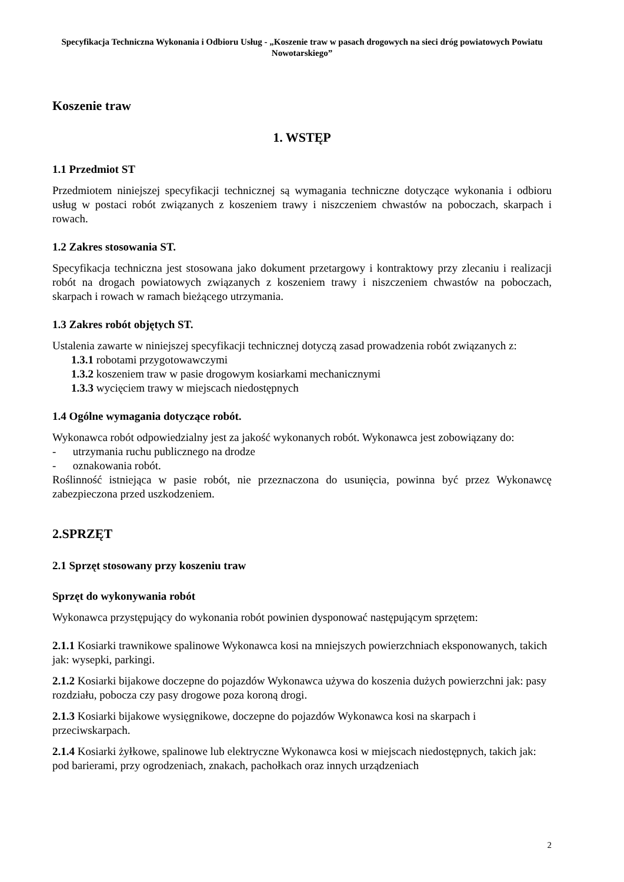Specyfikacja Techniczna Wykonania i Odbioru Usług - „Koszenie traw w pasach drogowych na sieci dróg powiatowych Powiatu Nowotarskiego”
Koszenie traw
1. WSTĘP
1.1 Przedmiot ST
Przedmiotem niniejszej specyfikacji technicznej są wymagania techniczne dotyczące wykonania i odbioru usług w postaci robót związanych z koszeniem trawy i niszczeniem chwastów na poboczach, skarpach i rowach.
1.2 Zakres stosowania ST.
Specyfikacja techniczna jest stosowana jako dokument przetargowy i kontraktowy przy zlecaniu i realizacji robót na drogach powiatowych związanych z koszeniem trawy i niszczeniem chwastów na poboczach, skarpach i rowach w ramach bieżącego utrzymania.
1.3 Zakres robót objętych ST.
Ustalenia zawarte w niniejszej specyfikacji technicznej dotyczą zasad prowadzenia robót związanych z:
1.3.1 robotami przygotowawczymi
1.3.2 koszeniem traw w pasie drogowym kosiarkami mechanicznymi
1.3.3 wycięciem trawy w miejscach niedostępnych
1.4 Ogólne wymagania dotyczące robót.
Wykonawca robót odpowiedzialny jest za jakość wykonanych robót. Wykonawca jest zobowiązany do:
- utrzymania ruchu publicznego na drodze
- oznakowania robót.
Roślinność istniejąca w pasie robót, nie przeznaczona do usunięcia, powinna być przez Wykonawcę zabezpieczona przed uszkodzeniem.
2.SPRZĘT
2.1 Sprzęt stosowany przy koszeniu traw
Sprzęt do wykonywania robót
Wykonawca przystępujący do wykonania robót powinien dysponować następującym sprzętem:
2.1.1 Kosiarki trawnikowe spalinowe Wykonawca kosi na mniejszych powierzchniach eksponowanych, takich jak: wysepki, parkingi.
2.1.2 Kosiarki bijakowe doczepne do pojazdów Wykonawca używa do koszenia dużych powierzchni jak: pasy rozdziału, pobocza czy pasy drogowe poza koroną drogi.
2.1.3 Kosiarki bijakowe wysięgnikowe, doczepne do pojazdów Wykonawca kosi na skarpach i przeciwskarpach.
2.1.4 Kosiarki żyłkowe, spalinowe lub elektryczne Wykonawca kosi w miejscach niedostępnych, takich jak: pod barierami, przy ogrodzeniach, znakach, pachołkach oraz innych urządzeniach
2